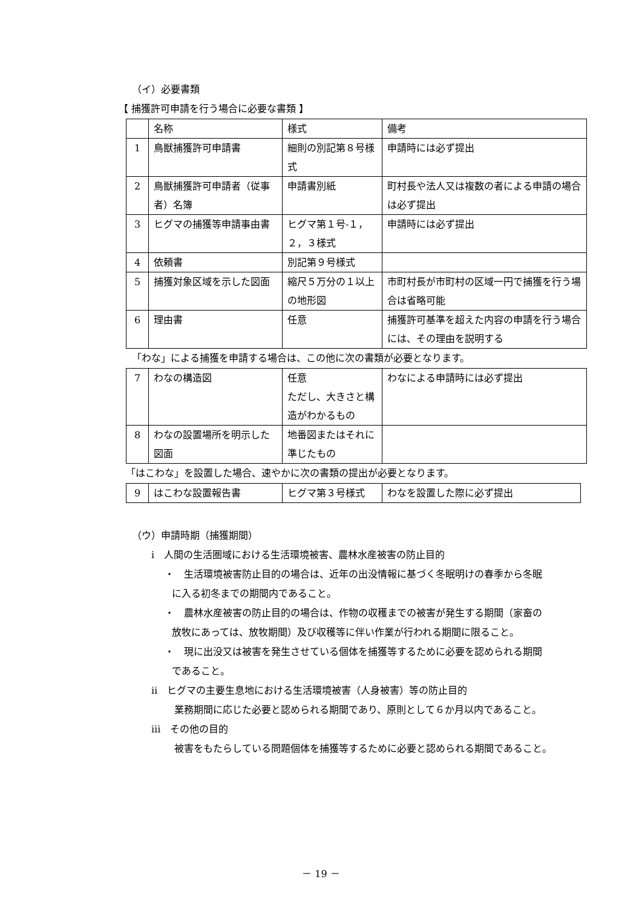（イ）必要書類
【 捕獲許可申請を行う場合に必要な書類 】
| | 名称 | 様式 | 備考 |
| 1 | 鳥獣捕獲許可申請書 | 細則の別記第８号様式 | 申請時には必ず提出 |
| 2 | 鳥獣捕獲許可申請者（従事者）名簿 | 申請書別紙 | 町村長や法人又は複数の者による申請の場合は必ず提出 |
| 3 | ヒグマの捕獲等申請事由書 | ヒグマ第１号-１，２，３様式 | 申請時には必ず提出 |
| 4 | 依頼書 | 別記第９号様式 | |
| 5 | 捕獲対象区域を示した図面 | 縮尺５万分の１以上の地形図 | 市町村長が市町村の区域一円で捕獲を行う場合は省略可能 |
| 6 | 理由書 | 任意 | 捕獲許可基準を超えた内容の申請を行う場合には、その理由を説明する |
「わな」による捕獲を申請する場合は、この他に次の書類が必要となります。
| 7 | わなの構造図 | 任意 ただし、大きさと構造がわかるもの | わなによる申請時には必ず提出 |
| 8 | わなの設置場所を明示した図面 | 地番図またはそれに準じたもの | |
「はこわな」を設置した場合、速やかに次の書類の提出が必要となります。
| 9 | はこわな設置報告書 | ヒグマ第３号様式 | わなを設置した際に必ず提出 |
（ウ）申請時期（捕獲期間）
ⅰ　人間の生活圏域における生活環境被害、農林水産被害の防止目的
・　生活環境被害防止目的の場合は、近年の出没情報に基づく冬眠明けの春季から冬眠に入る初冬までの期間内であること。
・　農林水産被害の防止目的の場合は、作物の収穫までの被害が発生する期間（家畜の放牧にあっては、放牧期間）及び収穫等に伴い作業が行われる期間に限ること。
・　現に出没又は被害を発生させている個体を捕獲等するために必要を認められる期間であること。
ⅱ　ヒグマの主要生息地における生活環境被害（人身被害）等の防止目的
業務期間に応じた必要と認められる期間であり、原則として６か月以内であること。
ⅲ　その他の目的
被害をもたらしている問題個体を捕獲等するために必要と認められる期間であること。
－ 19 －